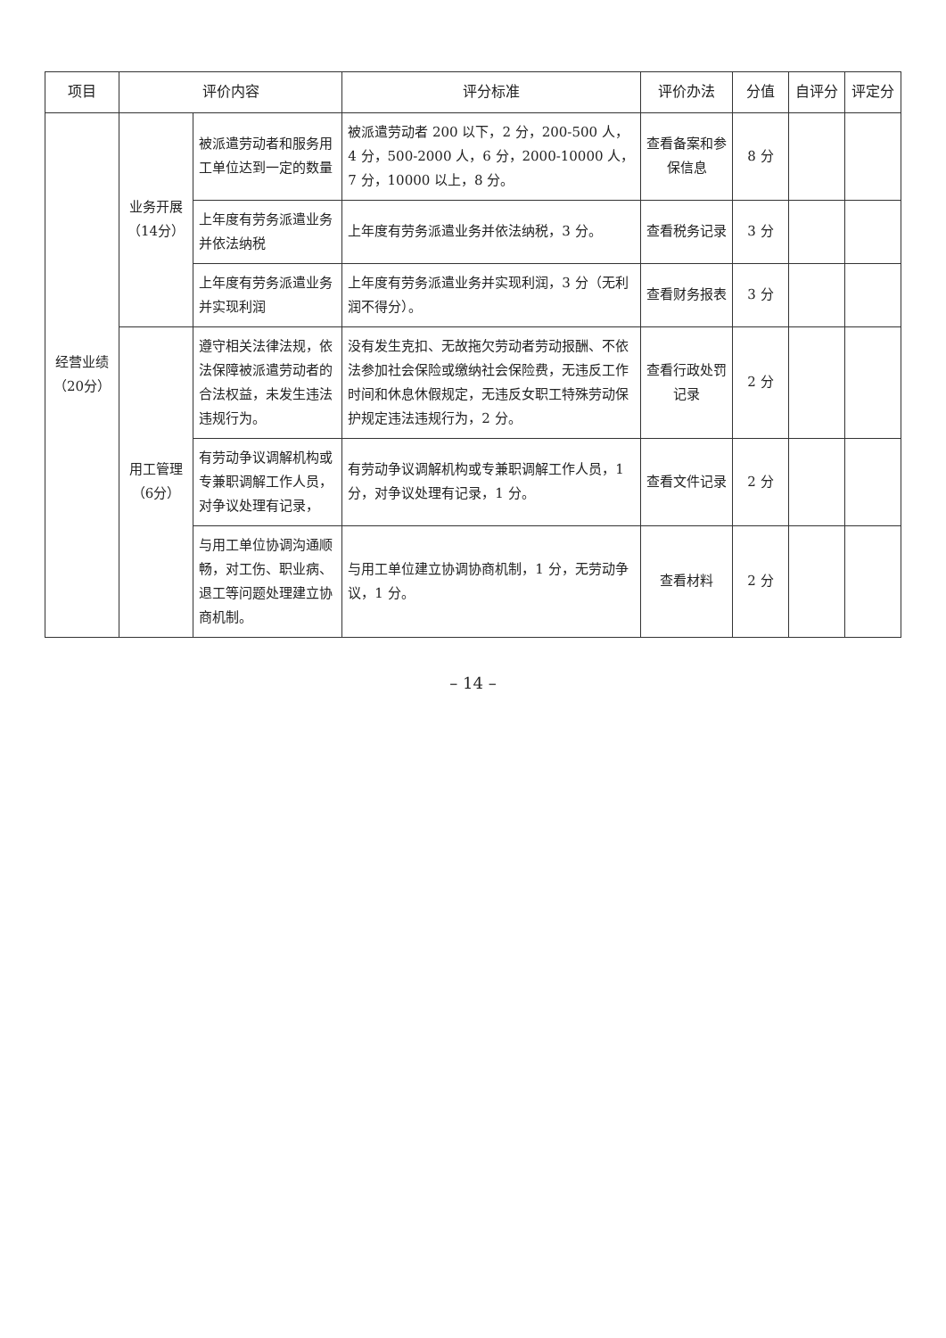| 项目 | 评价内容 | | 评分标准 | 评价办法 | 分值 | 自评分 | 评定分 |
| --- | --- | --- | --- | --- | --- | --- | --- |
| 经营业绩（20分） | 业务开展（14分） | 被派遣劳动者和服务用工单位达到一定的数量 | 被派遣劳动者 200 以下，2 分，200-500 人，4 分，500-2000 人，6 分，2000-10000 人，7 分，10000 以上，8 分。 | 查看备案和参保信息 | 8 分 | | |
| | | 上年度有劳务派遣业务并依法纳税 | 上年度有劳务派遣业务并依法纳税，3 分。 | 查看税务记录 | 3 分 | | |
| | | 上年度有劳务派遣业务并实现利润 | 上年度有劳务派遣业务并实现利润，3 分（无利润不得分）。 | 查看财务报表 | 3 分 | | |
| | 用工管理（6分） | 遵守相关法律法规，依法保障被派遣劳动者的合法权益，未发生违法违规行为。 | 没有发生克扣、无故拖欠劳动者劳动报酬、不依法参加社会保险或缴纳社会保险费，无违反工作时间和休息休假规定，无违反女职工特殊劳动保护规定违法违规行为，2 分。 | 查看行政处罚记录 | 2 分 | | |
| | | 有劳动争议调解机构或专兼职调解工作人员，对争议处理有记录， | 有劳动争议调解机构或专兼职调解工作人员，1 分，对争议处理有记录，1 分。 | 查看文件记录 | 2 分 | | |
| | | 与用工单位协调沟通顺畅，对工伤、职业病、退工等问题处理建立协商机制。 | 与用工单位建立协调协商机制，1 分，无劳动争议，1 分。 | 查看材料 | 2 分 | | |
– 14 –